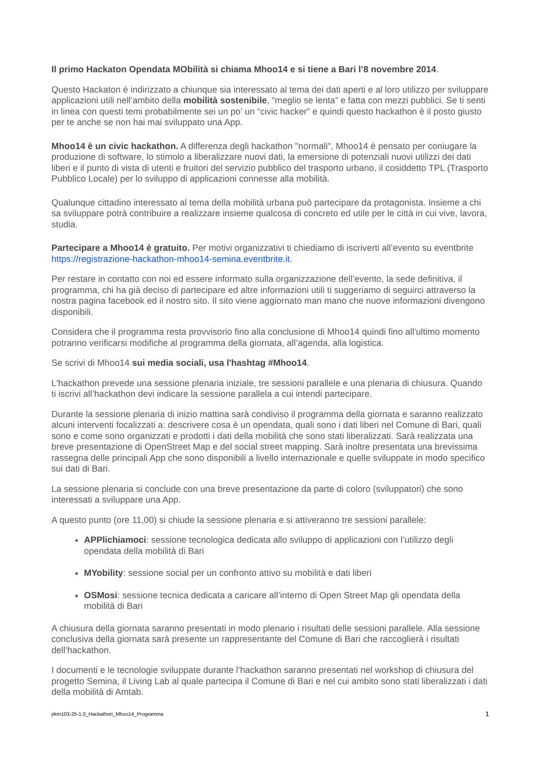Il primo Hackaton Opendata MObilità si chiama Mhoo14 e si tiene a Bari l’8 novembre 2014.
Questo Hackaton è indirizzato a chiunque sia interessato al tema dei dati aperti e al loro utilizzo per sviluppare applicazioni utili nell’ambito della mobilità sostenibile, “meglio se lenta” e fatta con mezzi pubblici. Se ti senti in linea con questi temi probabilmente sei un po' un “civic hacker” e quindi questo hackathon è il posto giusto per te anche se non hai mai sviluppato una App.
Mhoo14 è un civic hackathon. A differenza degli hackathon "normali", Mhoo14 è pensato per coniugare la produzione di software, lo stimolo a liberalizzare nuovi dati, la emersione di potenziali nuovi utilizzi dei dati liberi e il punto di vista di utenti e fruitori del servizio pubblico del trasporto urbano, il cosiddetto TPL (Trasporto Pubblico Locale) per lo sviluppo di applicazioni connesse alla mobilità.
Qualunque cittadino interessato al tema della mobilità urbana può partecipare da protagonista. Insieme a chi sa sviluppare potrà contribuire a realizzare insieme qualcosa di concreto ed utile per le città in cui vive, lavora, studia.
Partecipare a Mhoo14 è gratuito. Per motivi organizzativi ti chiediamo di iscriverti all’evento su eventbrite https://registrazione-hackathon-mhoo14-semina.eventbrite.it.
Per restare in contatto con noi ed essere informato sulla organizzazione dell’evento, la sede definitiva, il programma, chi ha già deciso di partecipare ed altre informazioni utili ti suggeriamo di seguirci attraverso la nostra pagina facebook ed il nostro sito. Il sito viene aggiornato man mano che nuove informazioni divengono disponibili.
Considera che il programma resta provvisorio fino alla conclusione di Mhoo14 quindi fino all'ultimo momento potranno verificarsi modifiche al programma della giornata, all’agenda, alla logistica.
Se scrivi di Mhoo14 sui media sociali, usa l'hashtag #Mhoo14.
L'hackathon prevede una sessione plenaria iniziale, tre sessioni parallele e una plenaria di chiusura. Quando ti iscrivi all’hackathon devi indicare la sessione parallela a cui intendi partecipare.
Durante la sessione plenaria di inizio mattina sarà condiviso il programma della giornata e saranno realizzato alcuni interventi focalizzati a: descrivere cosa è un opendata, quali sono i dati liberi nel Comune di Bari, quali sono e come sono organizzati e prodotti i dati della mobilità che sono stati liberalizzati. Sarà realizzata una breve presentazione di OpenStreet Map e del social street mapping. Sarà inoltre presentata una brevissima rassegna delle principali App che sono disponibili a livello internazionale e quelle sviluppate in modo specifico sui dati di Bari.
La sessione plenaria si conclude con una breve presentazione da parte di coloro (sviluppatori) che sono interessati a sviluppare una App.
A questo punto (ore 11,00) si chiude la sessione plenaria e si attiveranno tre sessioni parallele:
APPlichiamoci: sessione tecnologica dedicata allo sviluppo di applicazioni con l’utilizzo degli opendata della mobilità di Bari
MYobility: sessione social per un confronto attivo su mobilità e dati liberi
OSMosi: sessione tecnica dedicata a caricare all’interno di Open Street Map gli opendata della mobilità di Bari
A chiusura della giornata saranno presentati in modo plenario i risultati delle sessioni parallele. Alla sessione conclusiva della giornata sarà presente un rappresentante del Comune di Bari che raccoglierà i risultati dell’hackathon.
I documenti e le tecnologie sviluppate durante l’hackathon saranno presentati nel workshop di chiusura del progetto Semina, il Living Lab al quale partecipa il Comune di Bari e nel cui ambito sono stati liberalizzati i dati della mobilità di Amtab.
pkm103-25-1.0_Hackathon_Mhoo14_Programma 1